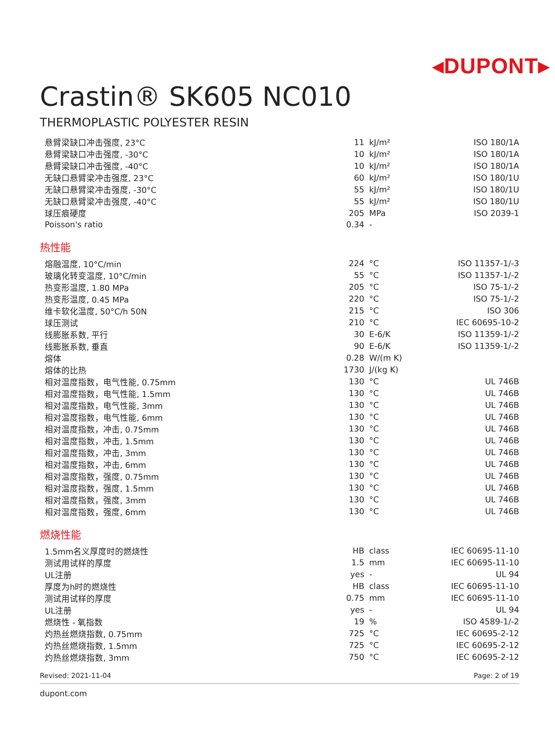◂DUPONT▸
Crastin® SK605 NC010
THERMOPLASTIC POLYESTER RESIN
| 悬臂梁缺口冲击强度, 23°C | 11 | kJ/m² | ISO 180/1A |
| 悬臂梁缺口冲击强度, -30°C | 10 | kJ/m² | ISO 180/1A |
| 悬臂梁缺口冲击强度, -40°C | 10 | kJ/m² | ISO 180/1A |
| 无缺口悬臂梁冲击强度, 23°C | 60 | kJ/m² | ISO 180/1U |
| 无缺口悬臂梁冲击强度, -30°C | 55 | kJ/m² | ISO 180/1U |
| 无缺口悬臂梁冲击强度, -40°C | 55 | kJ/m² | ISO 180/1U |
| 球压痕硬度 | 205 | MPa | ISO 2039-1 |
| Poisson's ratio | 0.34 | - | |
热性能
| 熔融温度, 10°C/min | 224 | °C | ISO 11357-1/-3 |
| 玻璃化转变温度, 10°C/min | 55 | °C | ISO 11357-1/-2 |
| 热变形温度, 1.80 MPa | 205 | °C | ISO 75-1/-2 |
| 热变形温度, 0.45 MPa | 220 | °C | ISO 75-1/-2 |
| 维卡软化温度, 50°C/h 50N | 215 | °C | ISO 306 |
| 球压测试 | 210 | °C | IEC 60695-10-2 |
| 线膨胀系数, 平行 | 30 | E-6/K | ISO 11359-1/-2 |
| 线膨胀系数, 垂直 | 90 | E-6/K | ISO 11359-1/-2 |
| 熔体 | 0.28 | W/(m K) | |
| 熔体的比热 | 1730 | J/(kg K) | |
| 相对温度指数，电气性能, 0.75mm | 130 | °C | UL 746B |
| 相对温度指数，电气性能, 1.5mm | 130 | °C | UL 746B |
| 相对温度指数，电气性能, 3mm | 130 | °C | UL 746B |
| 相对温度指数，电气性能, 6mm | 130 | °C | UL 746B |
| 相对温度指数，冲击, 0.75mm | 130 | °C | UL 746B |
| 相对温度指数，冲击, 1.5mm | 130 | °C | UL 746B |
| 相对温度指数，冲击, 3mm | 130 | °C | UL 746B |
| 相对温度指数，冲击, 6mm | 130 | °C | UL 746B |
| 相对温度指数，强度, 0.75mm | 130 | °C | UL 746B |
| 相对温度指数，强度, 1.5mm | 130 | °C | UL 746B |
| 相对温度指数，强度, 3mm | 130 | °C | UL 746B |
| 相对温度指数，强度, 6mm | 130 | °C | UL 746B |
燃烧性能
| 1.5mm名义厚度时的燃烧性 | HB | class | IEC 60695-11-10 |
| 测试用试样的厚度 | 1.5 | mm | IEC 60695-11-10 |
| UL注册 | yes | - | UL 94 |
| 厚度为h时的燃烧性 | HB | class | IEC 60695-11-10 |
| 测试用试样的厚度 | 0.75 | mm | IEC 60695-11-10 |
| UL注册 | yes | - | UL 94 |
| 燃烧性 - 氧指数 | 19 | % | ISO 4589-1/-2 |
| 灼热丝燃烧指数, 0.75mm | 725 | °C | IEC 60695-2-12 |
| 灼热丝燃烧指数, 1.5mm | 725 | °C | IEC 60695-2-12 |
| 灼热丝燃烧指数, 3mm | 750 | °C | IEC 60695-2-12 |
Revised: 2021-11-04 Page: 2 of 19
dupont.com